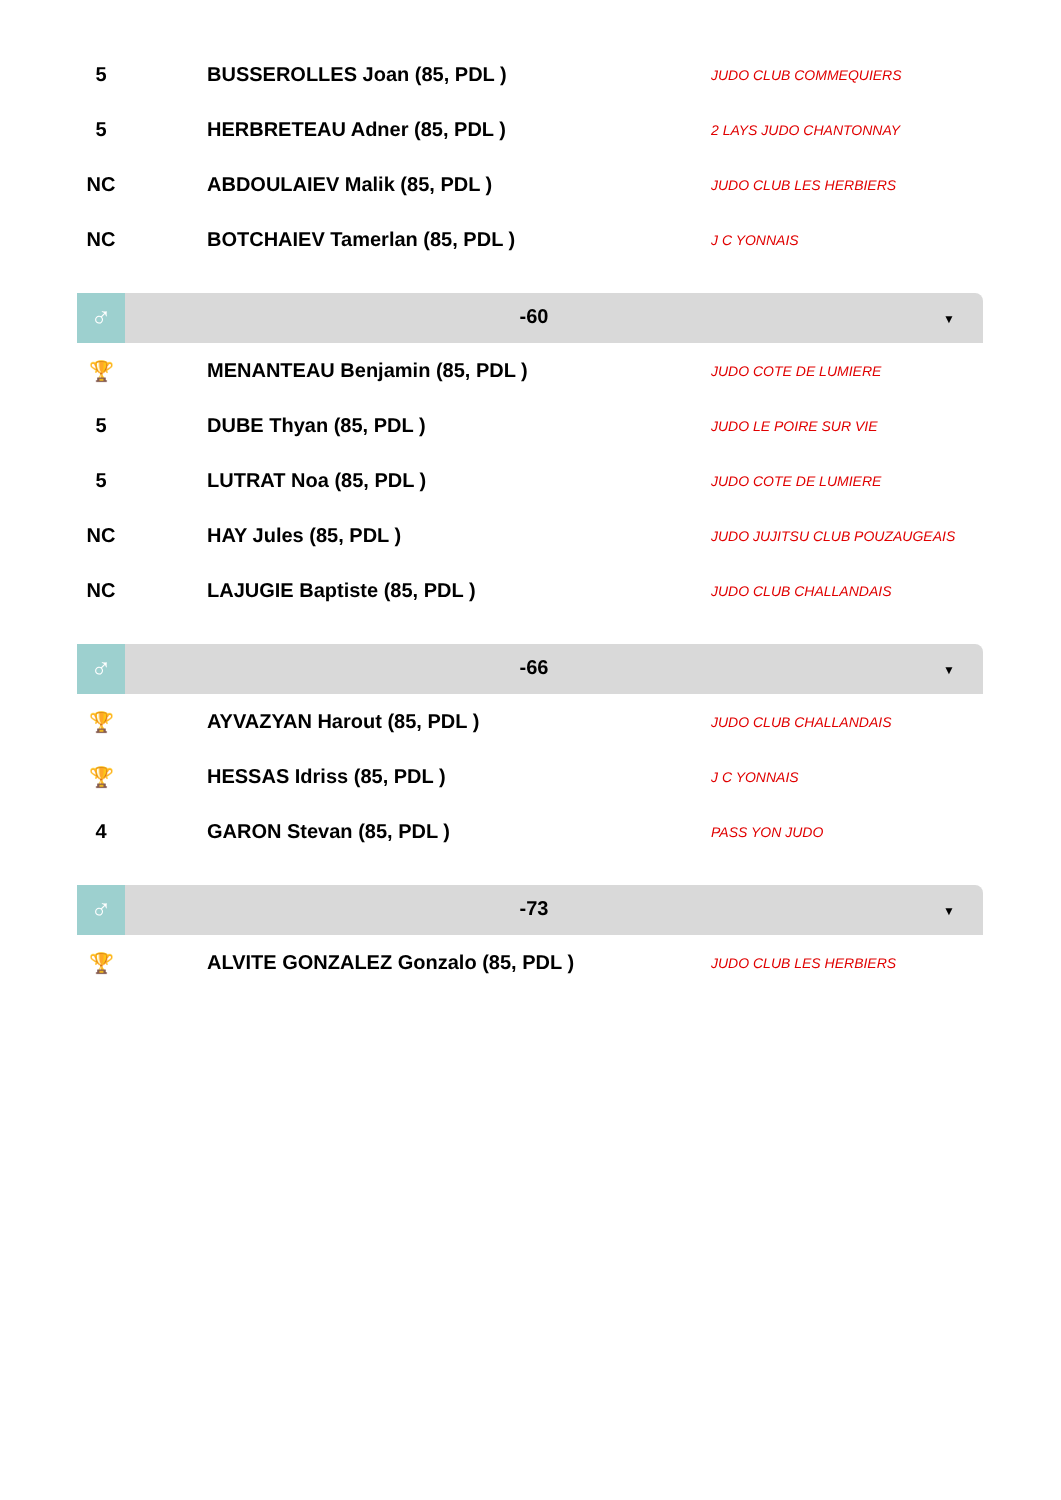| 5 | BUSSEROLLES Joan (85, PDL ) | JUDO CLUB COMMEQUIERS |
| 5 | HERBRETEAU Adner (85, PDL ) | 2 LAYS JUDO CHANTONNAY |
| NC | ABDOULAIEV Malik (85, PDL ) | JUDO CLUB LES HERBIERS |
| NC | BOTCHAIEV Tamerlan (85, PDL ) | J C YONNAIS |
♂
-60
▼
| 🏆 | MENANTEAU Benjamin (85, PDL ) | JUDO COTE DE LUMIERE |
| 5 | DUBE Thyan (85, PDL ) | JUDO LE POIRE SUR VIE |
| 5 | LUTRAT Noa (85, PDL ) | JUDO COTE DE LUMIERE |
| NC | HAY Jules (85, PDL ) | JUDO JUJITSU CLUB POUZAUGEAIS |
| NC | LAJUGIE Baptiste (85, PDL ) | JUDO CLUB CHALLANDAIS |
♂
-66
▼
| 🏆 | AYVAZYAN Harout (85, PDL ) | JUDO CLUB CHALLANDAIS |
| 🏆 | HESSAS Idriss (85, PDL ) | J C YONNAIS |
| 4 | GARON Stevan (85, PDL ) | PASS YON JUDO |
♂
-73
▼
| 🏆 | ALVITE GONZALEZ Gonzalo (85, PDL ) | JUDO CLUB LES HERBIERS |